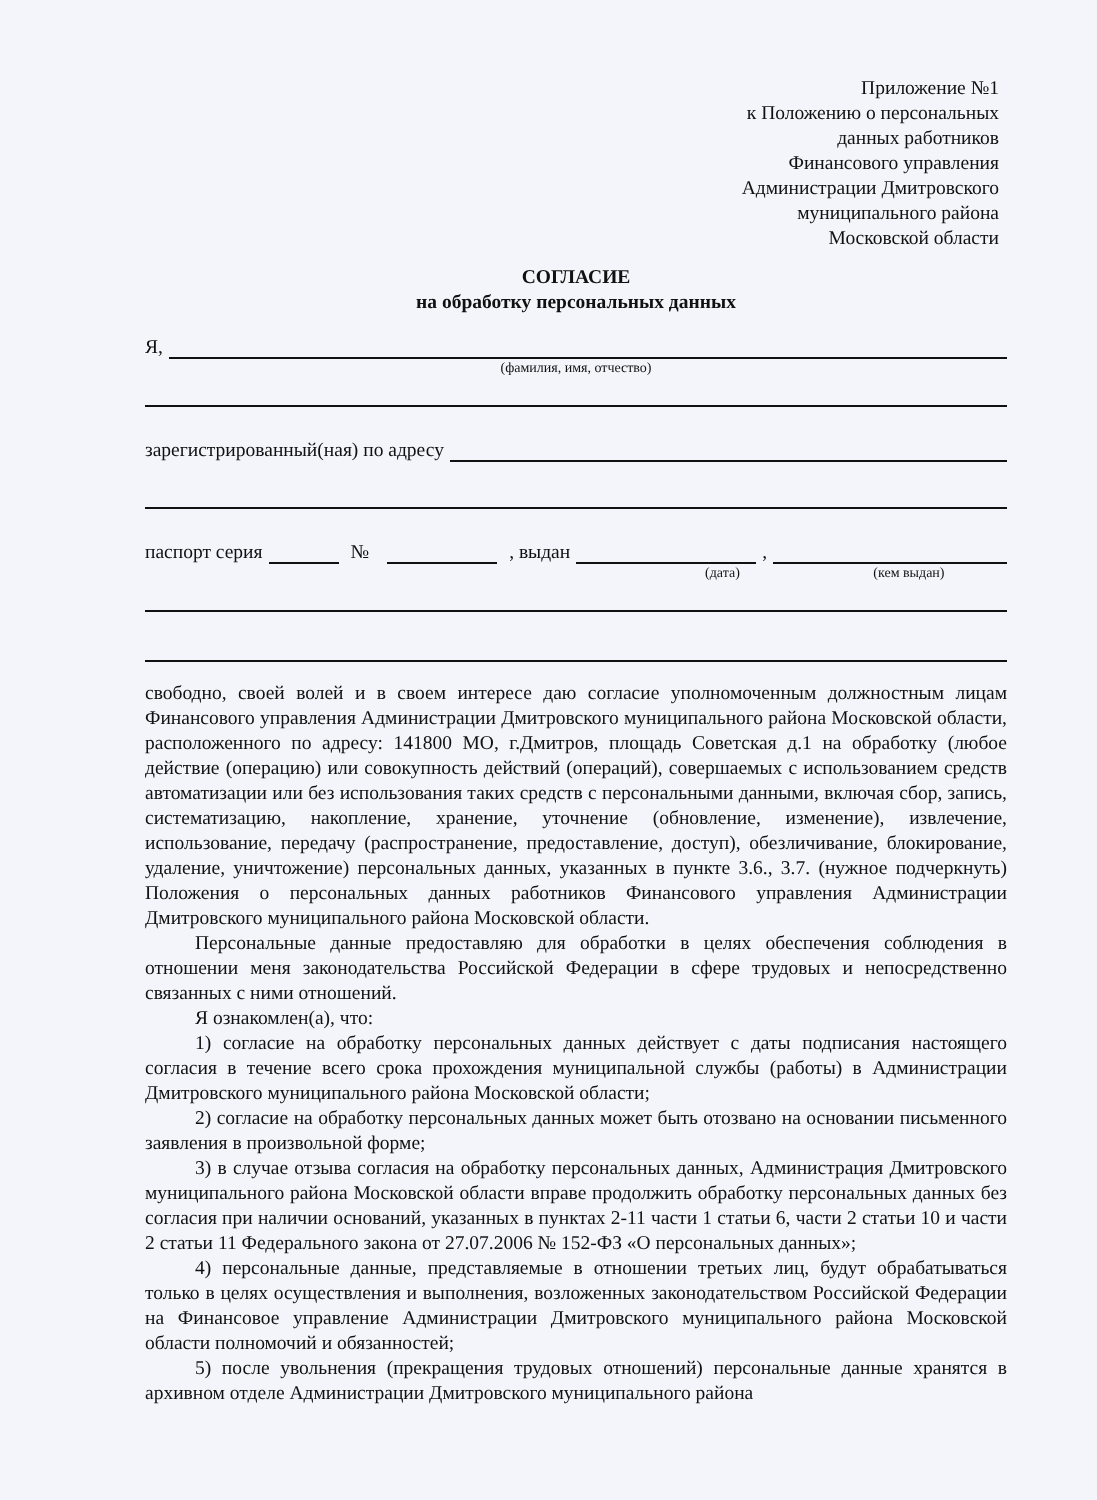Приложение №1
к Положению о персональных
данных работников
Финансового управления
Администрации Дмитровского
муниципального района
Московской области
СОГЛАСИЕ
на обработку персональных данных
Я,
(фамилия, имя, отчество)
зарегистрированный(ная) по адресу
паспорт серия № , выдан ,
(дата) (кем выдан)
свободно, своей волей и в своем интересе даю согласие уполномоченным должностным лицам Финансового управления Администрации Дмитровского муниципального района Московской области, расположенного по адресу: 141800 МО, г.Дмитров, площадь Советская д.1 на обработку (любое действие (операцию) или совокупность действий (операций), совершаемых с использованием средств автоматизации или без использования таких средств с персональными данными, включая сбор, запись, систематизацию, накопление, хранение, уточнение (обновление, изменение), извлечение, использование, передачу (распространение, предоставление, доступ), обезличивание, блокирование, удаление, уничтожение) персональных данных, указанных в пункте 3.6., 3.7. (нужное подчеркнуть) Положения о персональных данных работников Финансового управления Администрации Дмитровского муниципального района Московской области.
Персональные данные предоставляю для обработки в целях обеспечения соблюдения в отношении меня законодательства Российской Федерации в сфере трудовых и непосредственно связанных с ними отношений.
Я ознакомлен(а), что:
1) согласие на обработку персональных данных действует с даты подписания настоящего согласия в течение всего срока прохождения муниципальной службы (работы) в Администрации Дмитровского муниципального района Московской области;
2) согласие на обработку персональных данных может быть отозвано на основании письменного заявления в произвольной форме;
3) в случае отзыва согласия на обработку персональных данных, Администрация Дмитровского муниципального района Московской области вправе продолжить обработку персональных данных без согласия при наличии оснований, указанных в пунктах 2-11 части 1 статьи 6, части 2 статьи 10 и части 2 статьи 11 Федерального закона от 27.07.2006 № 152-ФЗ «О персональных данных»;
4) персональные данные, представляемые в отношении третьих лиц, будут обрабатываться только в целях осуществления и выполнения, возложенных законодательством Российской Федерации на Финансовое управление Администрации Дмитровского муниципального района Московской области полномочий и обязанностей;
5) после увольнения (прекращения трудовых отношений) персональные данные хранятся в архивном отделе Администрации Дмитровского муниципального района